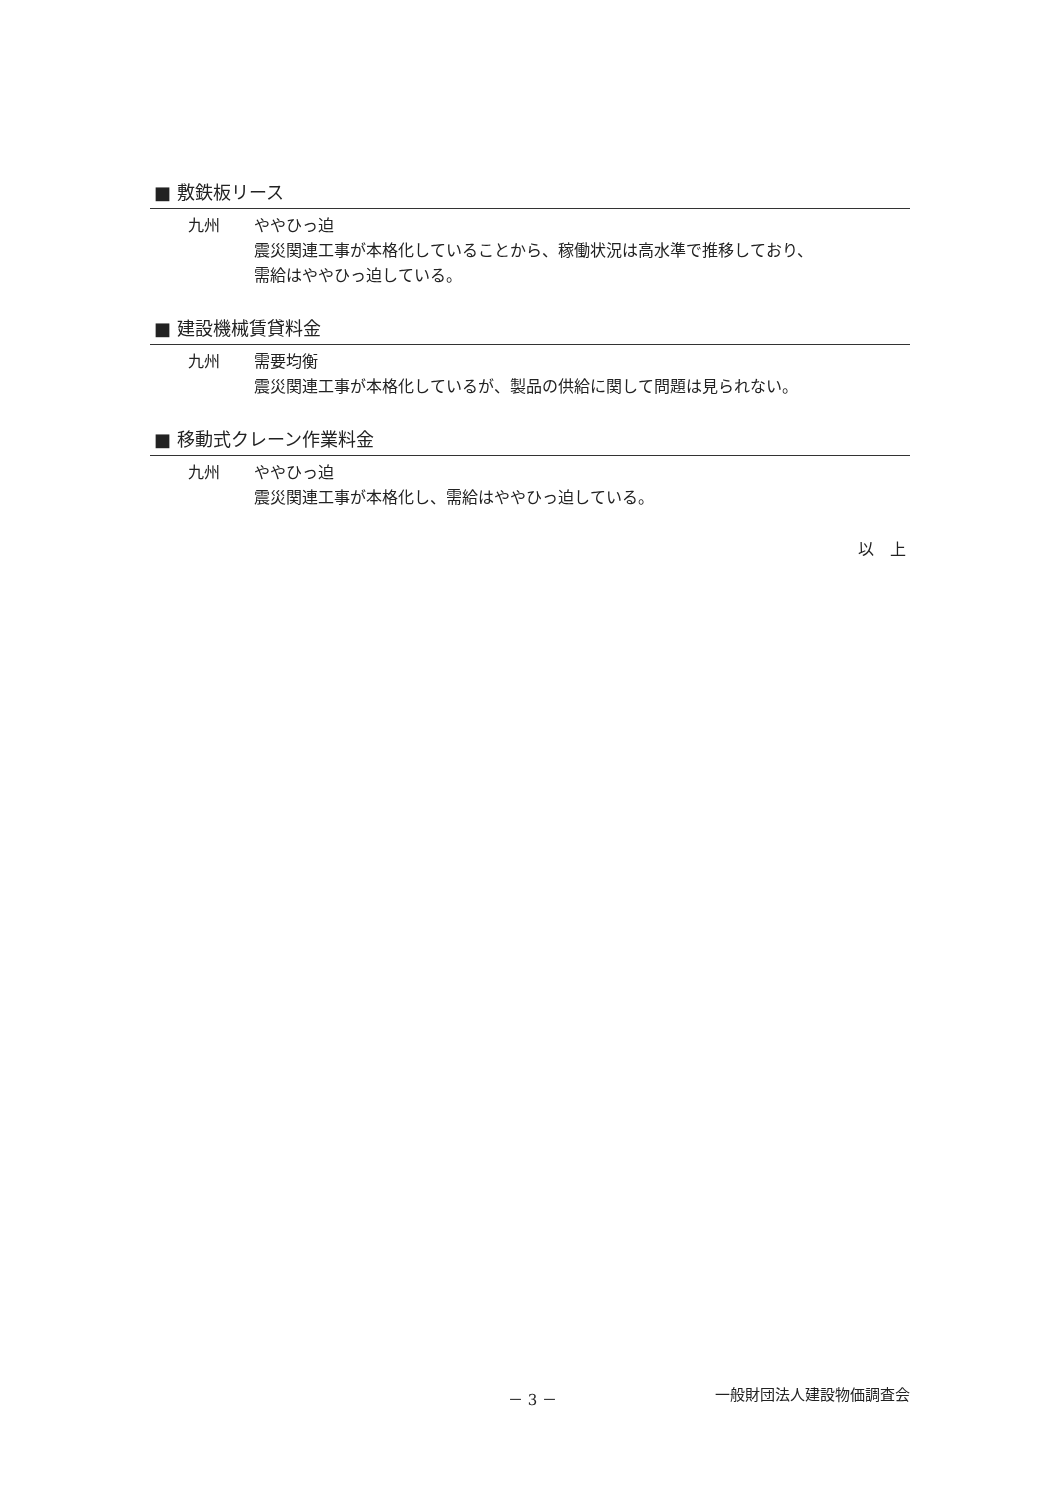■ 敷鉄板リース
九州 ややひっ迫
震災関連工事が本格化していることから、稼働状況は高水準で推移しており、
需給はややひっ迫している。
■ 建設機械賃貸料金
九州 需要均衡
震災関連工事が本格化しているが、製品の供給に関して問題は見られない。
■ 移動式クレーン作業料金
九州 ややひっ迫
震災関連工事が本格化し、需給はややひっ迫している。
以　上
－ 3 － 一般財団法人建設物価調査会